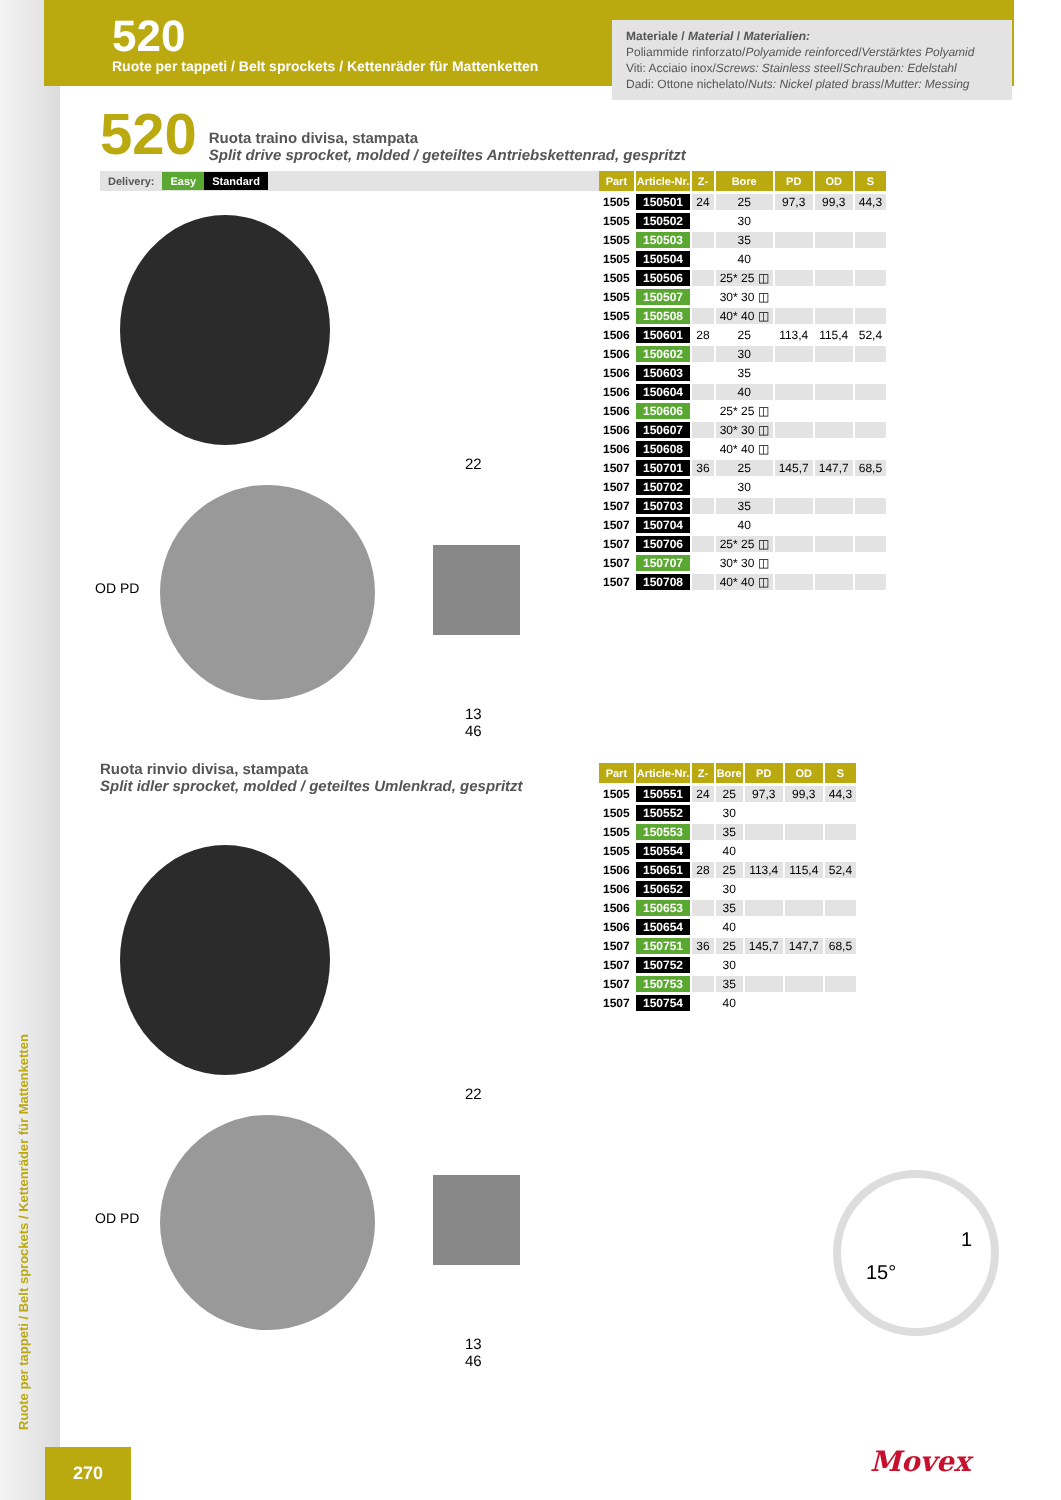520
Ruote per tappeti / Belt sprockets / Kettenräder für Mattenketten
Materiale / Material / Materialien:
Poliammide rinforzato/Polyamide reinforced/Verstärktes Polyamid
Viti: Acciaio inox/Screws: Stainless steel/Schrauben: Edelstahl
Dadi: Ottone nichelato/Nuts: Nickel plated brass/Mutter: Messing
520
Ruota traino divisa, stampata
Split drive sprocket, molded / geteiltes Antriebskettenrad, gespritzt
Delivery: Easy Standard
OD PD
22
13
46
| Part | Article-Nr. | Z- | Bore | PD | OD | S |
| --- | --- | --- | --- | --- | --- | --- |
| 1505 | 150501 | 24 | 25 | 97,3 | 99,3 | 44,3 |
| 1505 | 150502 | | 30 | | | |
| 1505 | 150503 | | 35 | | | |
| 1505 | 150504 | | 40 | | | |
| 1505 | 150506 | | 25* 25 ◫ | | | |
| 1505 | 150507 | | 30* 30 ◫ | | | |
| 1505 | 150508 | | 40* 40 ◫ | | | |
| 1506 | 150601 | 28 | 25 | 113,4 | 115,4 | 52,4 |
| 1506 | 150602 | | 30 | | | |
| 1506 | 150603 | | 35 | | | |
| 1506 | 150604 | | 40 | | | |
| 1506 | 150606 | | 25* 25 ◫ | | | |
| 1506 | 150607 | | 30* 30 ◫ | | | |
| 1506 | 150608 | | 40* 40 ◫ | | | |
| 1507 | 150701 | 36 | 25 | 145,7 | 147,7 | 68,5 |
| 1507 | 150702 | | 30 | | | |
| 1507 | 150703 | | 35 | | | |
| 1507 | 150704 | | 40 | | | |
| 1507 | 150706 | | 25* 25 ◫ | | | |
| 1507 | 150707 | | 30* 30 ◫ | | | |
| 1507 | 150708 | | 40* 40 ◫ | | | |
Ruota rinvio divisa, stampata
Split idler sprocket, molded / geteiltes Umlenkrad, gespritzt
| Part | Article-Nr. | Z- | Bore | PD | OD | S |
| --- | --- | --- | --- | --- | --- | --- |
| 1505 | 150551 | 24 | 25 | 97,3 | 99,3 | 44,3 |
| 1505 | 150552 | | 30 | | | |
| 1505 | 150553 | | 35 | | | |
| 1505 | 150554 | | 40 | | | |
| 1506 | 150651 | 28 | 25 | 113,4 | 115,4 | 52,4 |
| 1506 | 150652 | | 30 | | | |
| 1506 | 150653 | | 35 | | | |
| 1506 | 150654 | | 40 | | | |
| 1507 | 150751 | 36 | 25 | 145,7 | 147,7 | 68,5 |
| 1507 | 150752 | | 30 | | | |
| 1507 | 150753 | | 35 | | | |
| 1507 | 150754 | | 40 | | | |
OD PD
22
13
46
1
15°
Ruote per tappeti / Belt sprockets / Kettenräder für Mattenketten
270 Movex